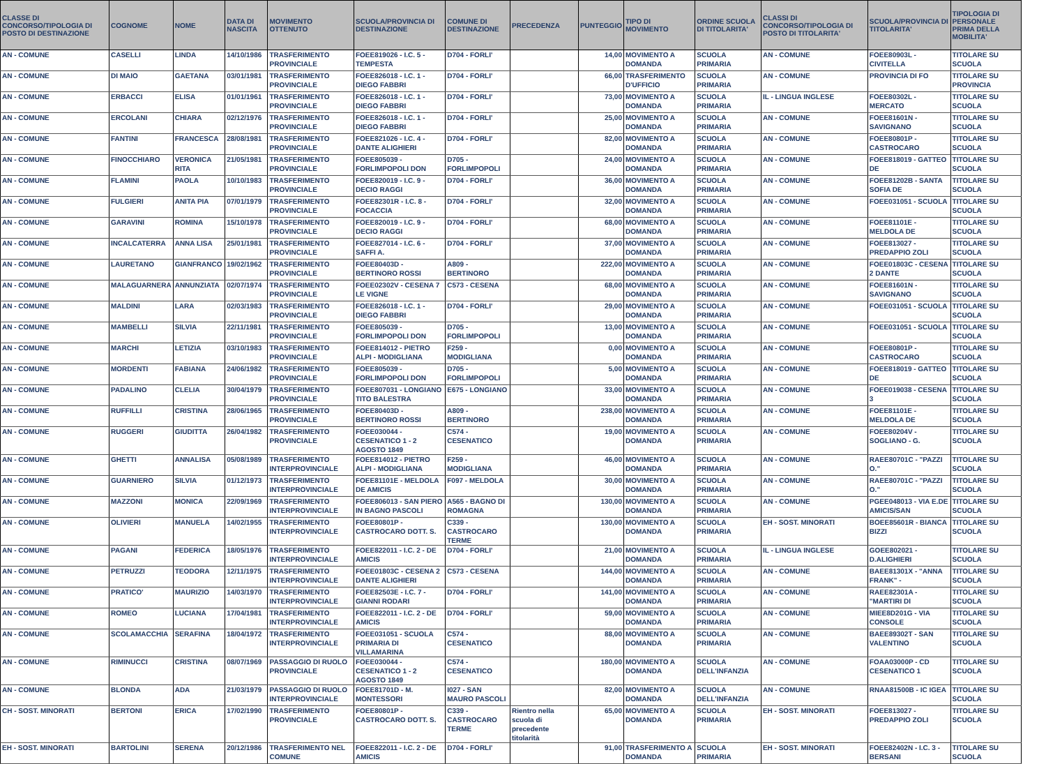| CLASSE DI CONCORSO/TIPOLOGIA DI POSTO DI DESTINAZIONE | COGNOME | NOME | DATA DI NASCITA | MOVIMENTO OTTENUTO | SCUOLA/PROVINCIA DI DESTINAZIONE | COMUNE DI DESTINAZIONE | PRECEDENZA | PUNTEGGIO | TIPO DI MOVIMENTO | ORDINE SCUOLA DI TITOLARITA' | CLASSI DI CONCORSO/TIPOLOGIA DI POSTO DI TITOLARITA' | SCUOLA/PROVINCIA DI TITOLARITA' | TIPOLOGIA DI PERSONALE PRIMA DELLA MOBILITA' |
| --- | --- | --- | --- | --- | --- | --- | --- | --- | --- | --- | --- | --- | --- |
| AN - COMUNE | CASELLI | LINDA | 14/10/1986 | TRASFERIMENTO PROVINCIALE | FOEE819026 - I.C. 5 - TEMPESTA | D704 - FORLI' | | 14,00 | MOVIMENTO A DOMANDA | SCUOLA PRIMARIA | AN - COMUNE | FOEE80903L - CIVITELLA | TITOLARE SU SCUOLA |
| AN - COMUNE | DI MAIO | GAETANA | 03/01/1981 | TRASFERIMENTO PROVINCIALE | FOEE826018 - I.C. 1 - DIEGO FABBRI | D704 - FORLI' | | 66,00 | TRASFERIMENTO D'UFFICIO | SCUOLA PRIMARIA | AN - COMUNE | PROVINCIA DI FO | TITOLARE SU PROVINCIA |
| AN - COMUNE | ERBACCI | ELISA | 01/01/1961 | TRASFERIMENTO PROVINCIALE | FOEE826018 - I.C. 1 - DIEGO FABBRI | D704 - FORLI' | | 73,00 | MOVIMENTO A DOMANDA | SCUOLA PRIMARIA | IL - LINGUA INGLESE | FOEE80302L - MERCATO | TITOLARE SU SCUOLA |
| AN - COMUNE | ERCOLANI | CHIARA | 02/12/1976 | TRASFERIMENTO PROVINCIALE | FOEE826018 - I.C. 1 - DIEGO FABBRI | D704 - FORLI' | | 25,00 | MOVIMENTO A DOMANDA | SCUOLA PRIMARIA | AN - COMUNE | FOEE81601N - SAVIGNANO | TITOLARE SU SCUOLA |
| AN - COMUNE | FANTINI | FRANCESCA | 28/08/1981 | TRASFERIMENTO PROVINCIALE | FOEE821026 - I.C. 4 - DANTE ALIGHIERI | D704 - FORLI' | | 82,00 | MOVIMENTO A DOMANDA | SCUOLA PRIMARIA | AN - COMUNE | FOEE80801P - CASTROCARO | TITOLARE SU SCUOLA |
| AN - COMUNE | FINOCCHIARO | VERONICA RITA | 21/05/1981 | TRASFERIMENTO PROVINCIALE | FOEE805039 - FORLIMPOPOLI DON | D705 - FORLIMPOPOLI | | 24,00 | MOVIMENTO A DOMANDA | SCUOLA PRIMARIA | AN - COMUNE | FOEE818019 - GATTEO DE | TITOLARE SU SCUOLA |
| AN - COMUNE | FLAMINI | PAOLA | 10/10/1983 | TRASFERIMENTO PROVINCIALE | FOEE820019 - I.C. 9 - DECIO RAGGI | D704 - FORLI' | | 36,00 | MOVIMENTO A DOMANDA | SCUOLA PRIMARIA | AN - COMUNE | FOEE81202B - SANTA SOFIA DE | TITOLARE SU SCUOLA |
| AN - COMUNE | FULGIERI | ANITA PIA | 07/01/1979 | TRASFERIMENTO PROVINCIALE | FOEE82301R - I.C. 8 - FOCACCIA | D704 - FORLI' | | 32,00 | MOVIMENTO A DOMANDA | SCUOLA PRIMARIA | AN - COMUNE | FOEE031051 - SCUOLA | TITOLARE SU SCUOLA |
| AN - COMUNE | GARAVINI | ROMINA | 15/10/1978 | TRASFERIMENTO PROVINCIALE | FOEE820019 - I.C. 9 - DECIO RAGGI | D704 - FORLI' | | 68,00 | MOVIMENTO A DOMANDA | SCUOLA PRIMARIA | AN - COMUNE | FOEE81101E - MELDOLA DE | TITOLARE SU SCUOLA |
| AN - COMUNE | INCALCATERRA | ANNA LISA | 25/01/1981 | TRASFERIMENTO PROVINCIALE | FOEE827014 - I.C. 6 - SAFFI A. | D704 - FORLI' | | 37,00 | MOVIMENTO A DOMANDA | SCUOLA PRIMARIA | AN - COMUNE | FOEE813027 - PREDAPPIO ZOLI | TITOLARE SU SCUOLA |
| AN - COMUNE | LAURETANO | GIANFRANCO | 19/02/1962 | TRASFERIMENTO PROVINCIALE | FOEE80403D - BERTINORO ROSSI | A809 - BERTINORO | | 222,00 | MOVIMENTO A DOMANDA | SCUOLA PRIMARIA | AN - COMUNE | FOEE01803C - CESENA 2 DANTE | TITOLARE SU SCUOLA |
| AN - COMUNE | MALAGUARNERA | ANNUNZIATA | 02/07/1974 | TRASFERIMENTO PROVINCIALE | FOEE02302V - CESENA 7 LE VIGNE | C573 - CESENA | | 68,00 | MOVIMENTO A DOMANDA | SCUOLA PRIMARIA | AN - COMUNE | FOEE81601N - SAVIGNANO | TITOLARE SU SCUOLA |
| AN - COMUNE | MALDINI | LARA | 02/03/1983 | TRASFERIMENTO PROVINCIALE | FOEE826018 - I.C. 1 - DIEGO FABBRI | D704 - FORLI' | | 29,00 | MOVIMENTO A DOMANDA | SCUOLA PRIMARIA | AN - COMUNE | FOEE031051 - SCUOLA | TITOLARE SU SCUOLA |
| AN - COMUNE | MAMBELLI | SILVIA | 22/11/1981 | TRASFERIMENTO PROVINCIALE | FOEE805039 - FORLIMPOPOLI DON | D705 - FORLIMPOPOLI | | 13,00 | MOVIMENTO A DOMANDA | SCUOLA PRIMARIA | AN - COMUNE | FOEE031051 - SCUOLA | TITOLARE SU SCUOLA |
| AN - COMUNE | MARCHI | LETIZIA | 03/10/1983 | TRASFERIMENTO PROVINCIALE | FOEE814012 - PIETRO ALPI - MODIGLIANA | F259 - MODIGLIANA | | 0,00 | MOVIMENTO A DOMANDA | SCUOLA PRIMARIA | AN - COMUNE | FOEE80801P - CASTROCARO | TITOLARE SU SCUOLA |
| AN - COMUNE | MORDENTI | FABIANA | 24/06/1982 | TRASFERIMENTO PROVINCIALE | FOEE805039 - FORLIMPOPOLI DON | D705 - FORLIMPOPOLI | | 5,00 | MOVIMENTO A DOMANDA | SCUOLA PRIMARIA | AN - COMUNE | FOEE818019 - GATTEO DE | TITOLARE SU SCUOLA |
| AN - COMUNE | PADALINO | CLELIA | 30/04/1979 | TRASFERIMENTO PROVINCIALE | FOEE807031 - LONGIANO TITO BALESTRA | E675 - LONGIANO | | 33,00 | MOVIMENTO A DOMANDA | SCUOLA PRIMARIA | AN - COMUNE | FOEE019038 - CESENA 3 | TITOLARE SU SCUOLA |
| AN - COMUNE | RUFFILLI | CRISTINA | 28/06/1965 | TRASFERIMENTO PROVINCIALE | FOEE80403D - BERTINORO ROSSI | A809 - BERTINORO | | 238,00 | MOVIMENTO A DOMANDA | SCUOLA PRIMARIA | AN - COMUNE | FOEE81101E - MELDOLA DE | TITOLARE SU SCUOLA |
| AN - COMUNE | RUGGERI | GIUDITTA | 26/04/1982 | TRASFERIMENTO PROVINCIALE | FOEE030044 - CESENATICO 1 - 2 AGOSTO 1849 | C574 - CESENATICO | | 19,00 | MOVIMENTO A DOMANDA | SCUOLA PRIMARIA | AN - COMUNE | FOEE80204V - SOGLIANO - G. | TITOLARE SU SCUOLA |
| AN - COMUNE | GHETTI | ANNALISA | 05/08/1989 | TRASFERIMENTO INTERPROVINCIALE | FOEE814012 - PIETRO ALPI - MODIGLIANA | F259 - MODIGLIANA | | 46,00 | MOVIMENTO A DOMANDA | SCUOLA PRIMARIA | AN - COMUNE | RAEE80701C - "PAZZI O." | TITOLARE SU SCUOLA |
| AN - COMUNE | GUARNIERO | SILVIA | 01/12/1973 | TRASFERIMENTO INTERPROVINCIALE | FOEE81101E - MELDOLA DE AMICIS | F097 - MELDOLA | | 30,00 | MOVIMENTO A DOMANDA | SCUOLA PRIMARIA | AN - COMUNE | RAEE80701C - "PAZZI O." | TITOLARE SU SCUOLA |
| AN - COMUNE | MAZZONI | MONICA | 22/09/1969 | TRASFERIMENTO INTERPROVINCIALE | FOEE806013 - SAN PIERO IN BAGNO PASCOLI | A565 - BAGNO DI ROMAGNA | | 130,00 | MOVIMENTO A DOMANDA | SCUOLA PRIMARIA | AN - COMUNE | PGEE048013 - VIA E.DE AMICIS/SAN | TITOLARE SU SCUOLA |
| AN - COMUNE | OLIVIERI | MANUELA | 14/02/1955 | TRASFERIMENTO INTERPROVINCIALE | FOEE80801P - CASTROCARO DOTT. S. | C339 - CASTROCARO TERME | | 130,00 | MOVIMENTO A DOMANDA | SCUOLA PRIMARIA | EH - SOST. MINORATI | BOEE85601R - BIANCA BIZZI | TITOLARE SU SCUOLA |
| AN - COMUNE | PAGANI | FEDERICA | 18/05/1976 | TRASFERIMENTO INTERPROVINCIALE | FOEE822011 - I.C. 2 - DE AMICIS | D704 - FORLI' | | 21,00 | MOVIMENTO A DOMANDA | SCUOLA PRIMARIA | IL - LINGUA INGLESE | GOEE802021 - D.ALIGHIERI | TITOLARE SU SCUOLA |
| AN - COMUNE | PETRUZZI | TEODORA | 12/11/1975 | TRASFERIMENTO INTERPROVINCIALE | FOEE01803C - CESENA 2 DANTE ALIGHIERI | C573 - CESENA | | 144,00 | MOVIMENTO A DOMANDA | SCUOLA PRIMARIA | AN - COMUNE | BAEE81301X - "ANNA FRANK" - | TITOLARE SU SCUOLA |
| AN - COMUNE | PRATICO' | MAURIZIO | 14/03/1970 | TRASFERIMENTO INTERPROVINCIALE | FOEE82503E - I.C. 7 - GIANNI RODARI | D704 - FORLI' | | 141,00 | MOVIMENTO A DOMANDA | SCUOLA PRIMARIA | AN - COMUNE | RAEE82301A - "MARTIRI DI | TITOLARE SU SCUOLA |
| AN - COMUNE | ROMEO | LUCIANA | 17/04/1981 | TRASFERIMENTO INTERPROVINCIALE | FOEE822011 - I.C. 2 - DE AMICIS | D704 - FORLI' | | 59,00 | MOVIMENTO A DOMANDA | SCUOLA PRIMARIA | AN - COMUNE | MIEE8D201G - VIA CONSOLE | TITOLARE SU SCUOLA |
| AN - COMUNE | SCOLAMACCHIA | SERAFINA | 18/04/1972 | TRASFERIMENTO INTERPROVINCIALE | FOEE031051 - SCUOLA PRIMARIA DI VILLAMARINA | C574 - CESENATICO | | 88,00 | MOVIMENTO A DOMANDA | SCUOLA PRIMARIA | AN - COMUNE | BAEE89302T - SAN VALENTINO | TITOLARE SU SCUOLA |
| AN - COMUNE | RIMINUCCI | CRISTINA | 08/07/1969 | PASSAGGIO DI RUOLO PROVINCIALE | FOEE030044 - CESENATICO 1 - 2 AGOSTO 1849 | C574 - CESENATICO | | 180,00 | MOVIMENTO A DOMANDA | SCUOLA DELL'INFANZIA | AN - COMUNE | FOAA03000P - CD CESENATICO 1 | TITOLARE SU SCUOLA |
| AN - COMUNE | BLONDA | ADA | 21/03/1979 | PASSAGGIO DI RUOLO INTERPROVINCIALE | FOEE81701D - M. MONTESSORI | I027 - SAN MAURO PASCOLI | | 82,00 | MOVIMENTO A DOMANDA | SCUOLA DELL'INFANZIA | AN - COMUNE | RNAA81500B - IC IGEA | TITOLARE SU SCUOLA |
| CH - SOST. MINORATI | BERTONI | ERICA | 17/02/1990 | TRASFERIMENTO PROVINCIALE | FOEE80801P - CASTROCARO DOTT. S. | C339 - CASTROCARO TERME | Rientro nella scuola di precedente titolarità | 65,00 | MOVIMENTO A DOMANDA | SCUOLA PRIMARIA | EH - SOST. MINORATI | FOEE813027 - PREDAPPIO ZOLI | TITOLARE SU SCUOLA |
| EH - SOST. MINORATI | BARTOLINI | SERENA | 20/12/1986 | TRASFERIMENTO NEL COMUNE | FOEE822011 - I.C. 2 - DE AMICIS | D704 - FORLI' | | 91,00 | TRASFERIMENTO A DOMANDA | SCUOLA PRIMARIA | EH - SOST. MINORATI | FOEE82402N - I.C. 3 - BERSANI | TITOLARE SU SCUOLA |